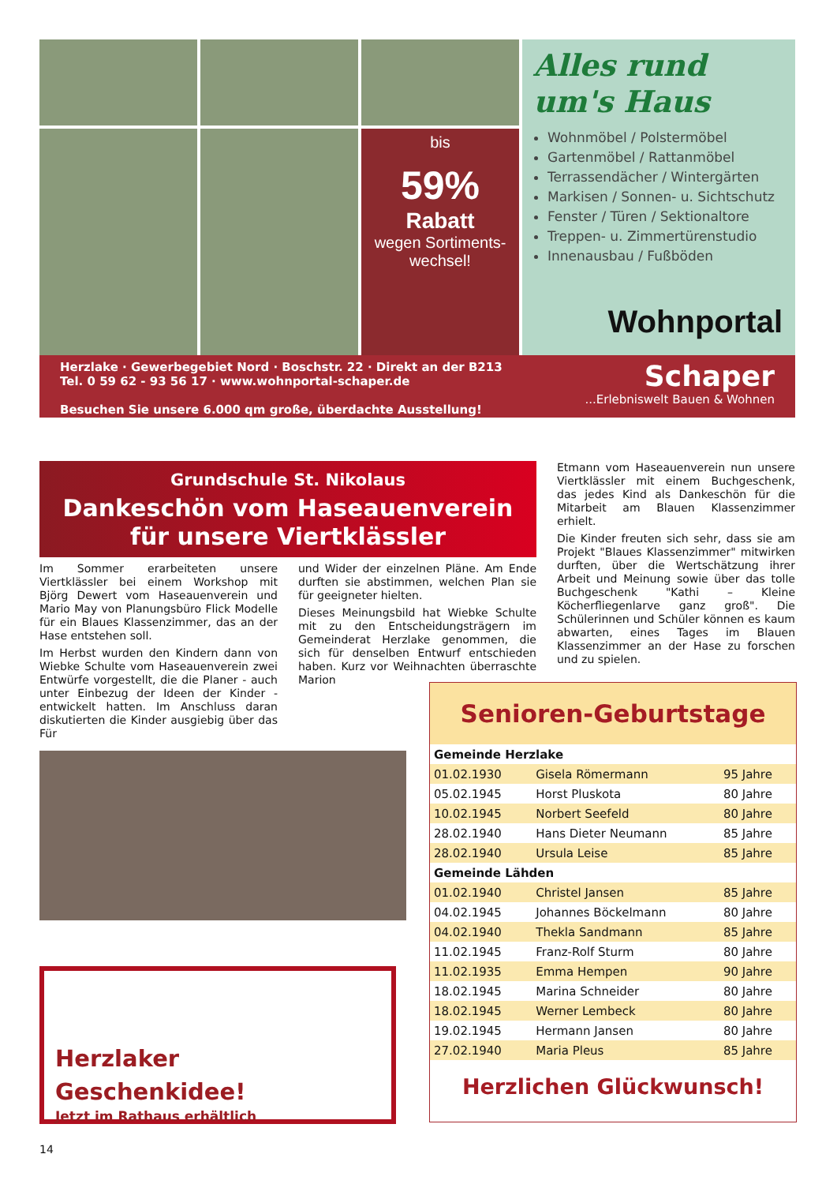bis
59%
Rabatt
wegen Sortiments-
wechsel!
Alles rund
um's Haus
Wohnmöbel / Polstermöbel
Gartenmöbel / Rattanmöbel
Terrassendächer / Wintergärten
Markisen / Sonnen- u. Sichtschutz
Fenster / Türen / Sektionaltore
Treppen- u. Zimmertürenstudio
Innenausbau / Fußböden
Wohnportal
Herzlake · Gewerbegebiet Nord · Boschstr. 22 · Direkt an der B213
Tel. 0 59 62 - 93 56 17 · www.wohnportal-schaper.de
Besuchen Sie unsere 6.000 qm große, überdachte Ausstellung!
Schaper
...Erlebniswelt Bauen & Wohnen
Grundschule St. Nikolaus
Dankeschön vom Haseauenverein für unsere Viertklässler
Im Sommer erarbeiteten unsere Viertklässler bei einem Workshop mit Björg Dewert vom Haseauenverein und Mario May von Planungsbüro Flick Modelle für ein Blaues Klassenzimmer, das an der Hase entstehen soll.
Im Herbst wurden den Kindern dann von Wiebke Schulte vom Haseauenverein zwei Entwürfe vorgestellt, die die Planer - auch unter Einbezug der Ideen der Kinder - entwickelt hatten. Im Anschluss daran diskutierten die Kinder ausgiebig über das Für
und Wider der einzelnen Pläne. Am Ende durften sie abstimmen, welchen Plan sie für geeigneter hielten.
Dieses Meinungsbild hat Wiebke Schulte mit zu den Entscheidungsträgern im Gemeinderat Herzlake genommen, die sich für denselben Entwurf entschieden haben. Kurz vor Weihnachten überraschte Marion
Etmann vom Haseauenverein nun unsere Viertklässler mit einem Buchgeschenk, das jedes Kind als Dankeschön für die Mitarbeit am Blauen Klassenzimmer erhielt.
Die Kinder freuten sich sehr, dass sie am Projekt "Blaues Klassenzimmer" mitwirken durften, über die Wertschätzung ihrer Arbeit und Meinung sowie über das tolle Buchgeschenk "Kathi – Kleine Köcherfliegenlarve ganz groß". Die Schülerinnen und Schüler können es kaum abwarten, eines Tages im Blauen Klassenzimmer an der Hase zu forschen und zu spielen.
Herzlaker
Geschenkidee!
Jetzt im Rathaus erhältlich
Senioren-Geburtstage
| Gemeinde Herzlake | | |
| 01.02.1930 | Gisela Römermann | 95 Jahre |
| 05.02.1945 | Horst Pluskota | 80 Jahre |
| 10.02.1945 | Norbert Seefeld | 80 Jahre |
| 28.02.1940 | Hans Dieter Neumann | 85 Jahre |
| 28.02.1940 | Ursula Leise | 85 Jahre |
| Gemeinde Lähden | | |
| 01.02.1940 | Christel Jansen | 85 Jahre |
| 04.02.1945 | Johannes Böckelmann | 80 Jahre |
| 04.02.1940 | Thekla Sandmann | 85 Jahre |
| 11.02.1945 | Franz-Rolf Sturm | 80 Jahre |
| 11.02.1935 | Emma Hempen | 90 Jahre |
| 18.02.1945 | Marina Schneider | 80 Jahre |
| 18.02.1945 | Werner Lembeck | 80 Jahre |
| 19.02.1945 | Hermann Jansen | 80 Jahre |
| 27.02.1940 | Maria Pleus | 85 Jahre |
Herzlichen Glückwunsch!
14